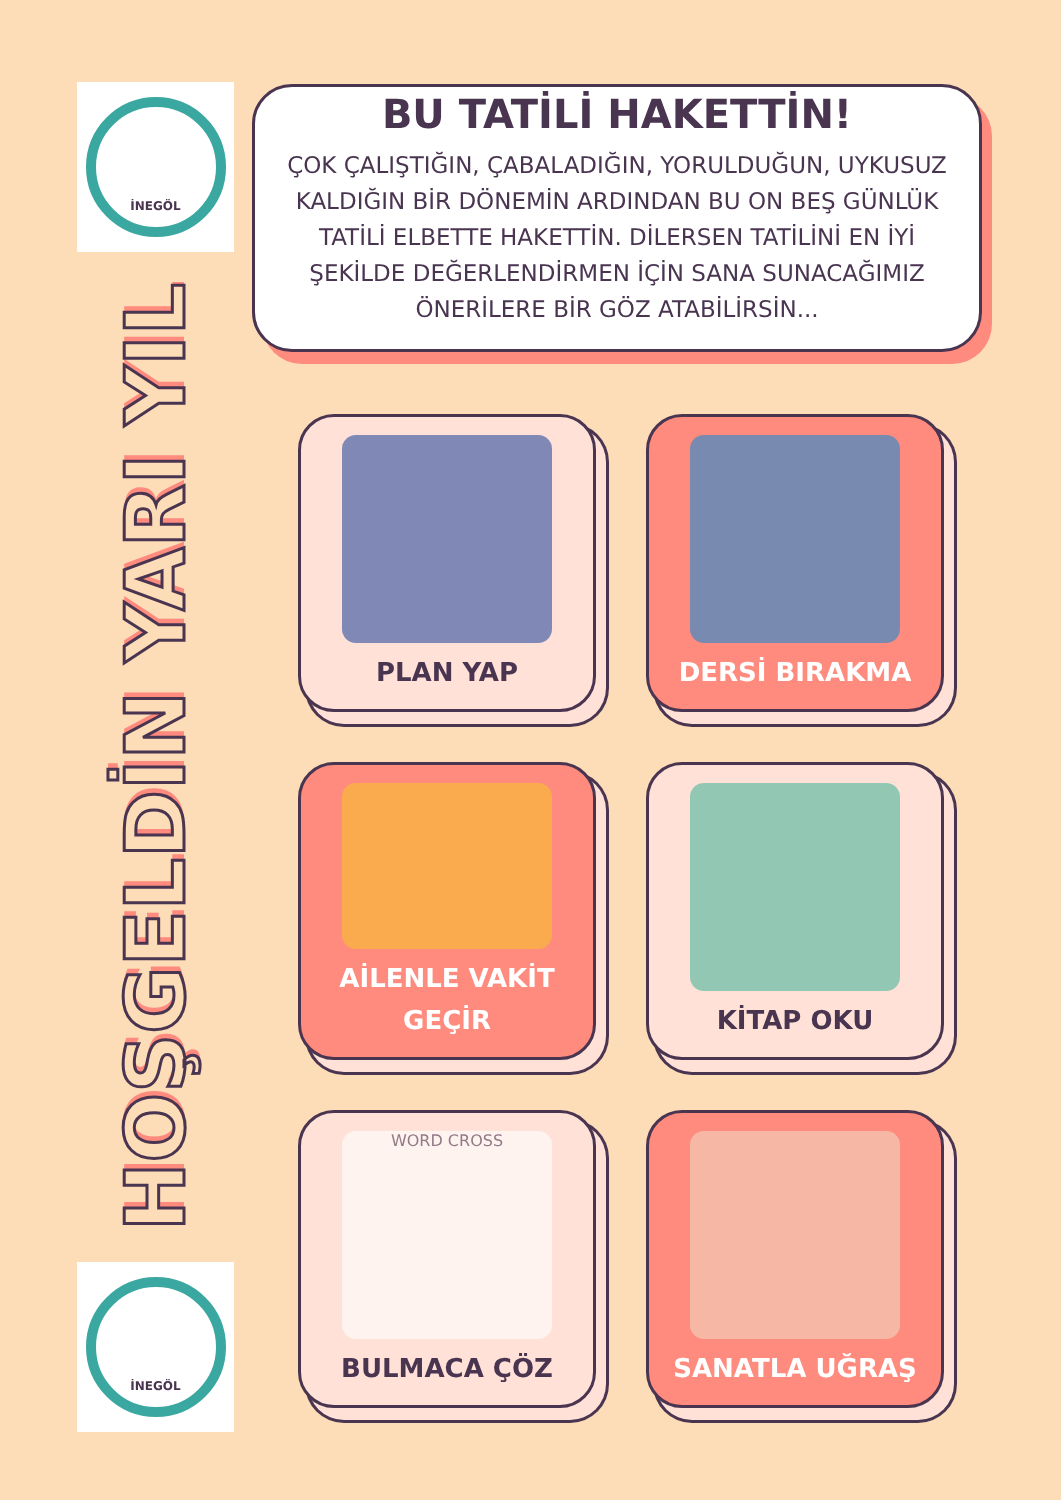İNEGÖL
HOŞGELDİN YARI YIL
İNEGÖL
BU TATİLİ HAKETTİN!
ÇOK ÇALIŞTIĞIN, ÇABALADIĞIN, YORULDUĞUN, UYKUSUZ KALDIĞIN BİR DÖNEMİN ARDINDAN BU ON BEŞ GÜNLÜK TATİLİ ELBETTE HAKETTİN. DİLERSEN TATİLİNİ EN İYİ ŞEKİLDE DEĞERLENDİRMEN İÇİN SANA SUNACAĞIMIZ ÖNERİLERE BİR GÖZ ATABİLİRSİN...
PLAN YAP
DERSİ BIRAKMA
AİLENLE VAKİT GEÇİR
KİTAP OKU
WORD CROSS
BULMACA ÇÖZ
SANATLA UĞRAŞ